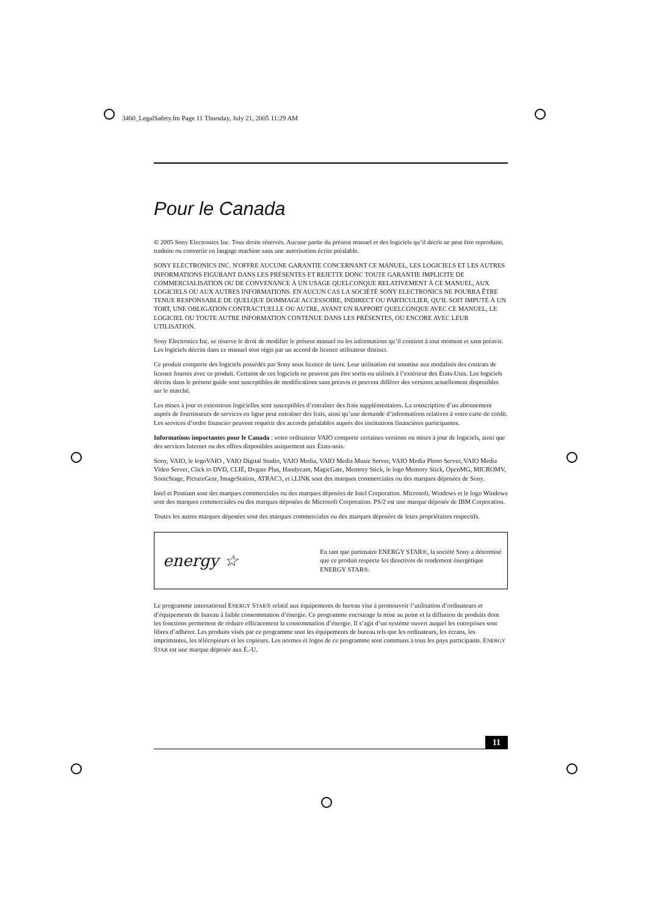3460_LegalSafety.fm Page 11 Thursday, July 21, 2005 11:29 AM
Pour le Canada
© 2005 Sony Electronics Inc. Tous droits réservés. Aucune partie du présent manuel et des logiciels qu’il décrit ne peut être reproduite, traduite ou convertie en langage machine sans une autorisation écrite préalable.
SONY ELECTRONICS INC. N'OFFRE AUCUNE GARANTIE CONCERNANT CE MANUEL, LES LOGICIELS ET LES AUTRES INFORMATIONS FIGURANT DANS LES PRÉSENTES ET REJETTE DONC TOUTE GARANTIE IMPLICITE DE COMMERCIALISATION OU DE CONVENANCE À UN USAGE QUELCONQUE RELATIVEMENT À CE MANUEL, AUX LOGICIELS OU AUX AUTRES INFORMATIONS. EN AUCUN CAS LA SOCIÉTÉ SONY ELECTRONICS NE POURRA ÊTRE TENUE RESPONSABLE DE QUELQUE DOMMAGE ACCESSOIRE, INDIRECT OU PARTICULIER, QU'IL SOIT IMPUTÉ À UN TORT, UNE OBLIGATION CONTRACTUELLE OU AUTRE, AYANT UN RAPPORT QUELCONQUE AVEC CE MANUEL, LE LOGICIEL OU TOUTE AUTRE INFORMATION CONTENUE DANS LES PRÉSENTES, OU ENCORE AVEC LEUR UTILISATION.
Sony Electronics Inc. se réserve le droit de modifier le présent manuel ou les informations qu’il contient à tout moment et sans préavis. Les logiciels décrits dans ce manuel sont régis par un accord de licence utilisateur distinct.
Ce produit comporte des logiciels possédés par Sony sous licence de tiers. Leur utilisation est soumise aux modalités des contrats de licence fournis avec ce produit. Certains de ces logiciels ne peuvent pas être sortis ou utilisés à l’extérieur des États-Unis. Les logiciels décrits dans le présent guide sont susceptibles de modifications sans préavis et peuvent différer des versions actuellement disponibles sur le marché.
Les mises à jour et extensions logicielles sont susceptibles d’entraîner des frais supplémentaires. La souscription d’un abonnement auprès de fournisseurs de services en ligne peut entraîner des frais, ainsi qu’une demande d’informations relatives à votre carte de crédit. Les services d’ordre financier peuvent requérir des accords préalables auprès des institutions financières participantes.
Informations importantes pour le Canada : votre ordinateur VAIO comporte certaines versions ou mises à jour de logiciels, ainsi que des services Internet ou des offres disponibles uniquement aux États-unis.
Sony, VAIO, le logoVAIO , VAIO Digital Studio, VAIO Media, VAIO Media Music Server, VAIO Media Photo Server, VAIO Media Video Server, Click to DVD, CLIÉ, Dvgate Plus, Handycam, MagicGate, Memory Stick, le logo Memory Stick, OpenMG, MICROMV, SonicStage, PictureGear, ImageStation, ATRAC3, et i.LINK sont des marques commerciales ou des marques déposées de Sony.
Intel et Pentium sont des marques commerciales ou des marques déposées de Intel Corporation. Microsoft, Windows et le logo Windows sont des marques commerciales ou des marques déposées de Microsoft Corporation. PS/2 est une marque déposée de IBM Corporation.
Toutes les autres marques déposées sont des marques commerciales ou des marques déposées de leurs propriétaires respectifs.
energy ☆
En tant que partenaire ENERGY STAR®, la société Sony a déterminé que ce produit respecte les directives de rendement énergétique ENERGY STAR®.
Le programme international ENERGY STAR® relatif aux équipements de bureau vise à promouvoir l’utilisation d’ordinateurs et d’équipements de bureau à faible consommation d’énergie. Ce programme encourage la mise au point et la diffusion de produits dont les fonctions permettent de réduire efficacement la consommation d’énergie. Il s’agit d’un système ouvert auquel les entreprises sont libres d’adhérer. Les produits visés par ce programme sont les équipements de bureau tels que les ordinateurs, les écrans, les imprimantes, les télécopieurs et les copieurs. Les normes et logos de ce programme sont communs à tous les pays participants. ENERGY STAR est une marque déposée aux É.-U.
11